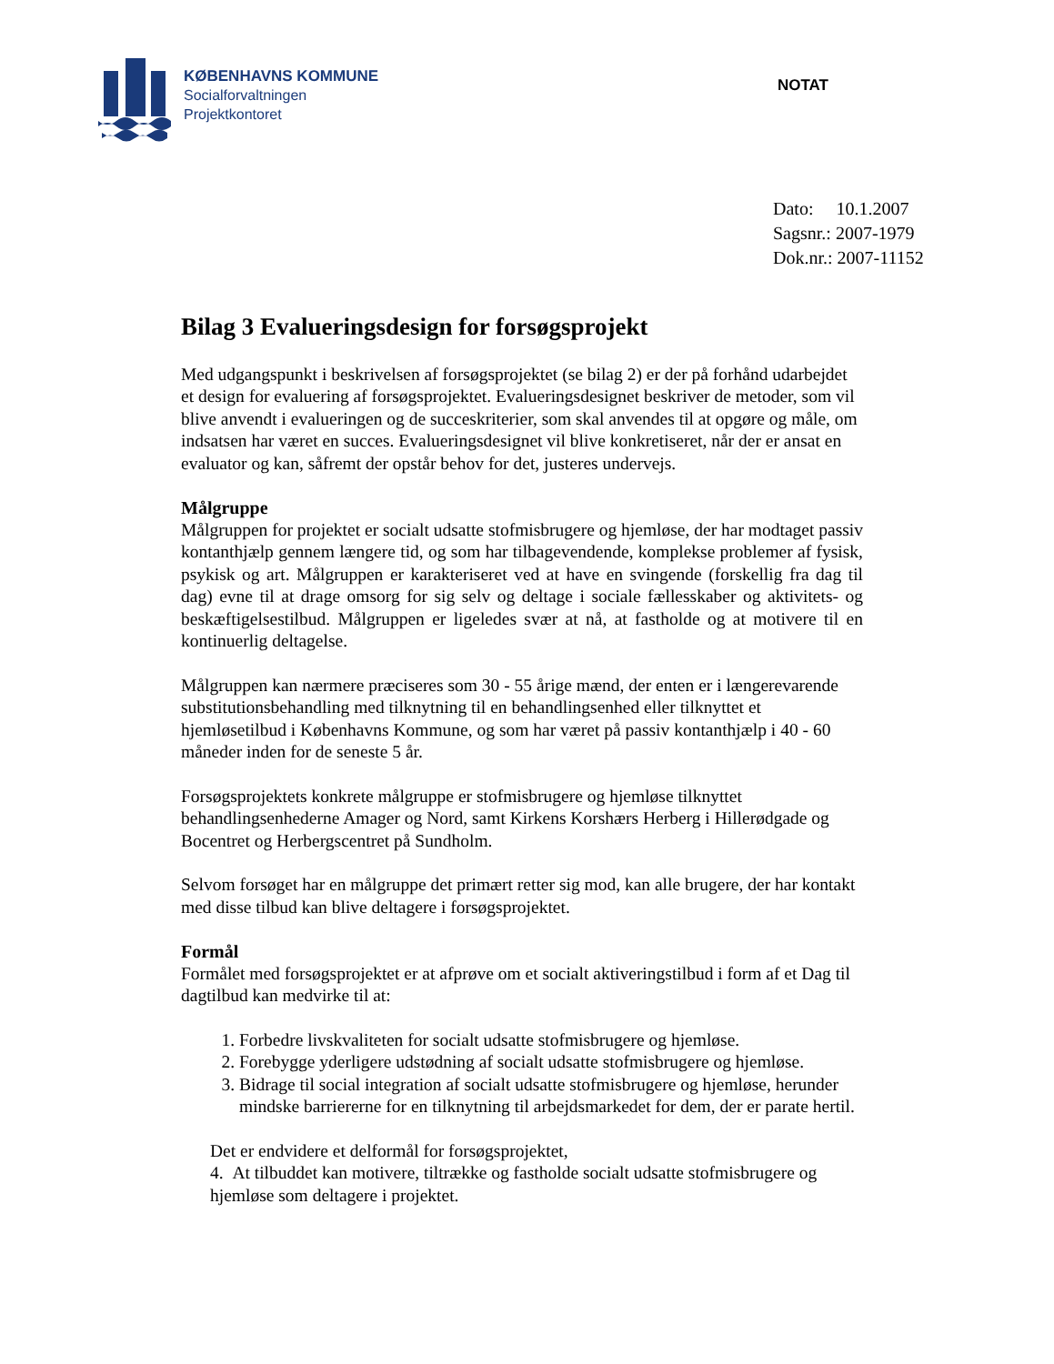KØBENHAVNS KOMMUNE
Socialforvaltningen
Projektkontoret
NOTAT
Dato: 10.1.2007
Sagsnr.: 2007-1979
Dok.nr.: 2007-11152
Bilag 3 Evalueringsdesign for forsøgsprojekt
Med udgangspunkt i beskrivelsen af forsøgsprojektet (se bilag 2) er der på forhånd udarbejdet et design for evaluering af forsøgsprojektet. Evalueringsdesignet beskriver de metoder, som vil blive anvendt i evalueringen og de succeskriterier, som skal anvendes til at opgøre og måle, om indsatsen har været en succes. Evalueringsdesignet vil blive konkretiseret, når der er ansat en evaluator og kan, såfremt der opstår behov for det, justeres undervejs.
Målgruppe
Målgruppen for projektet er socialt udsatte stofmisbrugere og hjemløse, der har modtaget passiv kontanthjælp gennem længere tid, og som har tilbagevendende, komplekse problemer af fysisk, psykisk og art. Målgruppen er karakteriseret ved at have en svingende (forskellig fra dag til dag) evne til at drage omsorg for sig selv og deltage i sociale fællesskaber og aktivitets- og beskæftigelsestilbud. Målgruppen er ligeledes svær at nå, at fastholde og at motivere til en kontinuerlig deltagelse.
Målgruppen kan nærmere præciseres som 30 - 55 årige mænd, der enten er i længerevarende substitutionsbehandling med tilknytning til en behandlingsenhed eller tilknyttet et hjemløsetilbud i Københavns Kommune, og som har været på passiv kontanthjælp i 40 - 60 måneder inden for de seneste 5 år.
Forsøgsprojektets konkrete målgruppe er stofmisbrugere og hjemløse tilknyttet behandlingsenhederne Amager og Nord, samt Kirkens Korshærs Herberg i Hillerødgade og Bocentret og Herbergscentret på Sundholm.
Selvom forsøget har en målgruppe det primært retter sig mod, kan alle brugere, der har kontakt med disse tilbud kan blive deltagere i forsøgsprojektet.
Formål
Formålet med forsøgsprojektet er at afprøve om et socialt aktiveringstilbud i form af et Dag til dagtilbud kan medvirke til at:
1. Forbedre livskvaliteten for socialt udsatte stofmisbrugere og hjemløse.
2. Forebygge yderligere udstødning af socialt udsatte stofmisbrugere og hjemløse.
3. Bidrage til social integration af socialt udsatte stofmisbrugere og hjemløse, herunder mindske barriererne for en tilknytning til arbejdsmarkedet for dem, der er parate hertil.
Det er endvidere et delformål for forsøgsprojektet,
4. At tilbuddet kan motivere, tiltrække og fastholde socialt udsatte stofmisbrugere og hjemløse som deltagere i projektet.